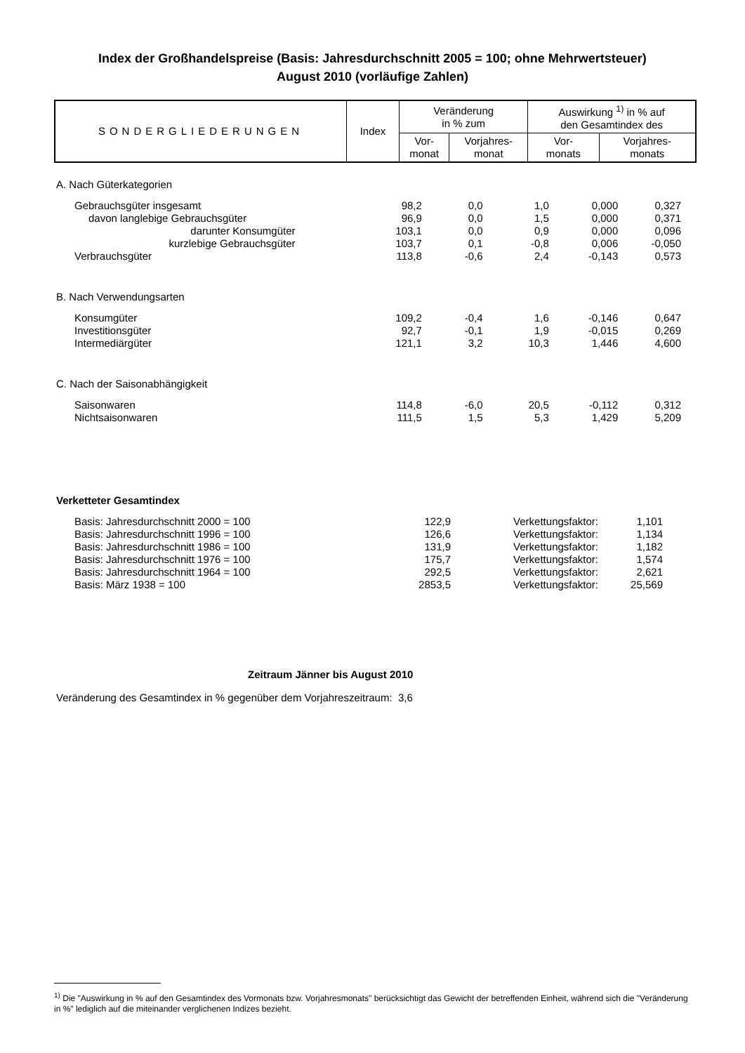Index der Großhandelspreise (Basis: Jahresdurchschnitt 2005 = 100; ohne Mehrwertsteuer)
August 2010 (vorläufige Zahlen)
| SONDERGLIEDERUNGEN | Index | Veränderung in % zum | | Auswirkung <sup>1)</sup> in % auf den Gesamtindex des | |
| | | Vor- monat | Vorjahres- monat | Vor- monats | Vorjahres- monats |
| A. Nach Güterkategorien | | | | | |
| Gebrauchsgüter insgesamt | 98,2 | 0,0 | 1,0 | 0,000 | 0,327 |
| davon langlebige Gebrauchsgüter | 96,9 | 0,0 | 1,5 | 0,000 | 0,371 |
| darunter Konsumgüter | 103,1 | 0,0 | 0,9 | 0,000 | 0,096 |
| kurzlebige Gebrauchsgüter | 103,7 | 0,1 | -0,8 | 0,006 | -0,050 |
| Verbrauchsgüter | 113,8 | -0,6 | 2,4 | -0,143 | 0,573 |
| B. Nach Verwendungsarten | | | | | |
| Konsumgüter | 109,2 | -0,4 | 1,6 | -0,146 | 0,647 |
| Investitionsgüter | 92,7 | -0,1 | 1,9 | -0,015 | 0,269 |
| Intermediärgüter | 121,1 | 3,2 | 10,3 | 1,446 | 4,600 |
| C. Nach der Saisonabhängigkeit | | | | | |
| Saisonwaren | 114,8 | -6,0 | 20,5 | -0,112 | 0,312 |
| Nichtsaisonwaren | 111,5 | 1,5 | 5,3 | 1,429 | 5,209 |
| Verketteter Gesamtindex | | | | |
| Basis: Jahresdurchschnitt 2000 = 100 | 122,9 | Verkettungsfaktor: | 1,101 | |
| Basis: Jahresdurchschnitt 1996 = 100 | 126,6 | Verkettungsfaktor: | 1,134 | |
| Basis: Jahresdurchschnitt 1986 = 100 | 131,9 | Verkettungsfaktor: | 1,182 | |
| Basis: Jahresdurchschnitt 1976 = 100 | 175,7 | Verkettungsfaktor: | 1,574 | |
| Basis: Jahresdurchschnitt 1964 = 100 | 292,5 | Verkettungsfaktor: | 2,621 | |
| Basis: März 1938 = 100 | 2853,5 | Verkettungsfaktor: | 25,569 | |
Zeitraum Jänner bis August 2010
Veränderung des Gesamtindex in % gegenüber dem Vorjahreszeitraum: 3,6
<sup>1)</sup> Die "Auswirkung in % auf den Gesamtindex des Vormonats bzw. Vorjahresmonats" berücksichtigt das Gewicht der betreffenden Einheit, während sich die "Veränderung in %" lediglich auf die miteinander verglichenen Indizes bezieht.